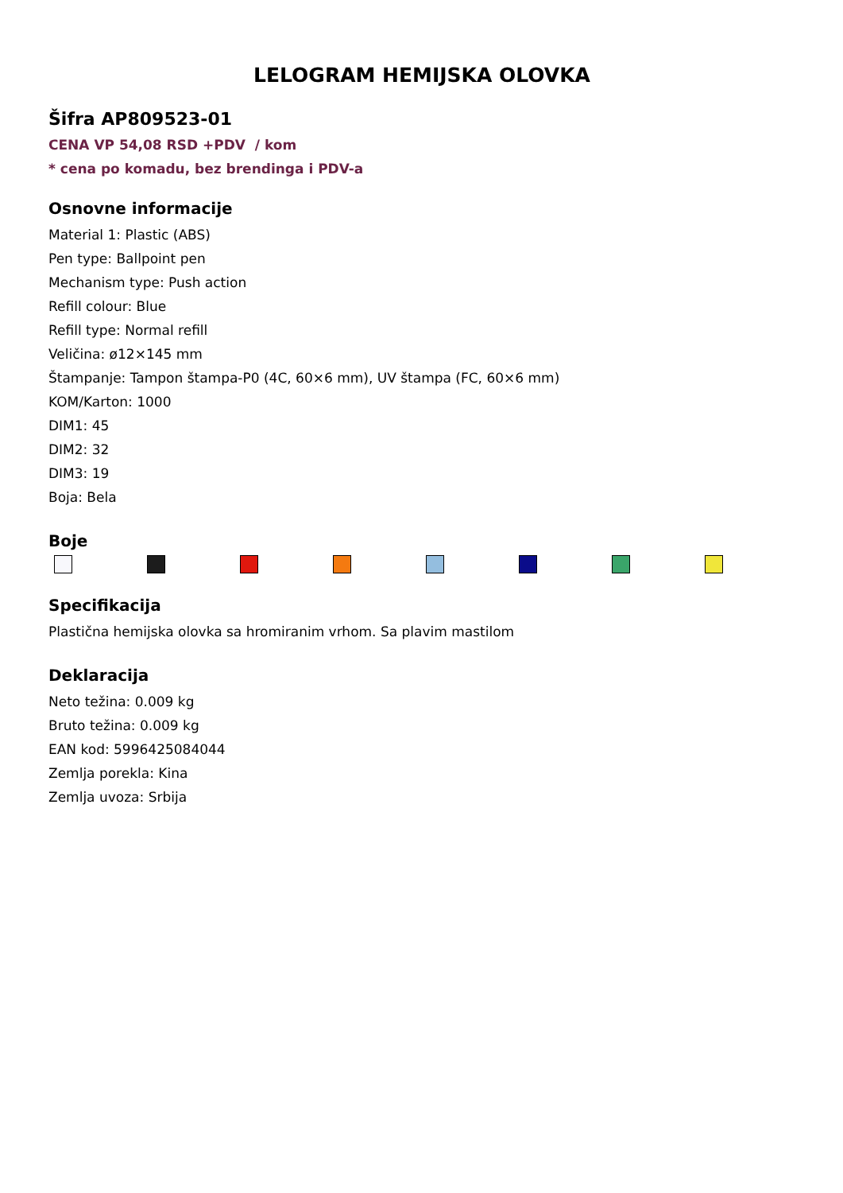LELOGRAM HEMIJSKA OLOVKA
Šifra AP809523-01
CENA VP 54,08 RSD +PDV / kom
* cena po komadu, bez brendinga i PDV-a
Osnovne informacije
Material 1: Plastic (ABS)
Pen type: Ballpoint pen
Mechanism type: Push action
Refill colour: Blue
Refill type: Normal refill
Veličina: ø12×145 mm
Štampanje: Tampon štampa-P0 (4C, 60×6 mm), UV štampa (FC, 60×6 mm)
KOM/Karton: 1000
DIM1: 45
DIM2: 32
DIM3: 19
Boja: Bela
Boje
Specifikacija
Plastična hemijska olovka sa hromiranim vrhom. Sa plavim mastilom
Deklaracija
Neto težina: 0.009 kg
Bruto težina: 0.009 kg
EAN kod: 5996425084044
Zemlja porekla: Kina
Zemlja uvoza: Srbija